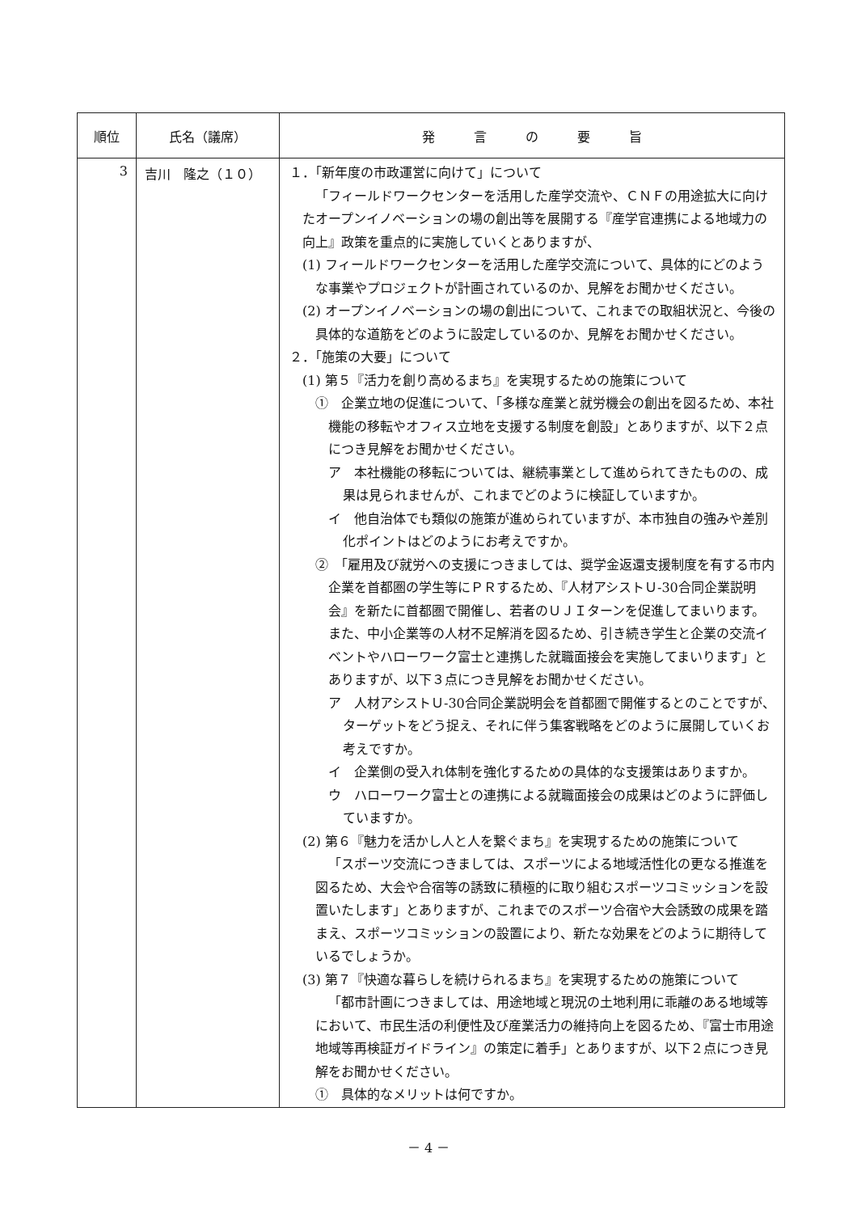| 順位 | 氏名（議席） | 発 言 の 要 旨 |
| --- | --- | --- |
| 3 | 吉川 隆之（１０） | １．「新年度の市政運営に向けて」について 「フィールドワークセンターを活用した産学交流や、ＣＮＦの用途拡大に向けたオープンイノベーションの場の創出等を展開する『産学官連携による地域力の向上』政策を重点的に実施していくとありますが、 (1) フィールドワークセンターを活用した産学交流について、具体的にどのような事業やプロジェクトが計画されているのか、見解をお聞かせください。 (2) オープンイノベーションの場の創出について、これまでの取組状況と、今後の具体的な道筋をどのように設定しているのか、見解をお聞かせください。 ２．「施策の大要」について (1) 第５『活力を創り高めるまち』を実現するための施策について ① 企業立地の促進について、「多様な産業と就労機会の創出を図るため、本社機能の移転やオフィス立地を支援する制度を創設」とありますが、以下２点につき見解をお聞かせください。 ア 本社機能の移転については、継続事業として進められてきたものの、成果は見られませんが、これまでどのように検証していますか。 イ 他自治体でも類似の施策が進められていますが、本市独自の強みや差別化ポイントはどのようにお考えですか。 ② 「雇用及び就労への支援につきましては、奨学金返還支援制度を有する市内企業を首都圏の学生等にＰＲするため、『人材アシストＵ-30合同企業説明会』を新たに首都圏で開催し、若者のＵＪＩターンを促進してまいります。また、中小企業等の人材不足解消を図るため、引き続き学生と企業の交流イベントやハローワーク富士と連携した就職面接会を実施してまいります」とありますが、以下３点につき見解をお聞かせください。 ア 人材アシストＵ-30合同企業説明会を首都圏で開催するとのことですが、ターゲットをどう捉え、それに伴う集客戦略をどのように展開していくお考えですか。 イ 企業側の受入れ体制を強化するための具体的な支援策はありますか。 ウ ハローワーク富士との連携による就職面接会の成果はどのように評価していますか。 (2) 第６『魅力を活かし人と人を繋ぐまち』を実現するための施策について 「スポーツ交流につきましては、スポーツによる地域活性化の更なる推進を図るため、大会や合宿等の誘致に積極的に取り組むスポーツコミッションを設置いたします」とありますが、これまでのスポーツ合宿や大会誘致の成果を踏まえ、スポーツコミッションの設置により、新たな効果をどのように期待しているでしょうか。 (3) 第７『快適な暮らしを続けられるまち』を実現するための施策について 「都市計画につきましては、用途地域と現況の土地利用に乖離のある地域等において、市民生活の利便性及び産業活力の維持向上を図るため、『富士市用途地域等再検証ガイドライン』の策定に着手」とありますが、以下２点につき見解をお聞かせください。 ① 具体的なメリットは何ですか。 |
－ 4 －